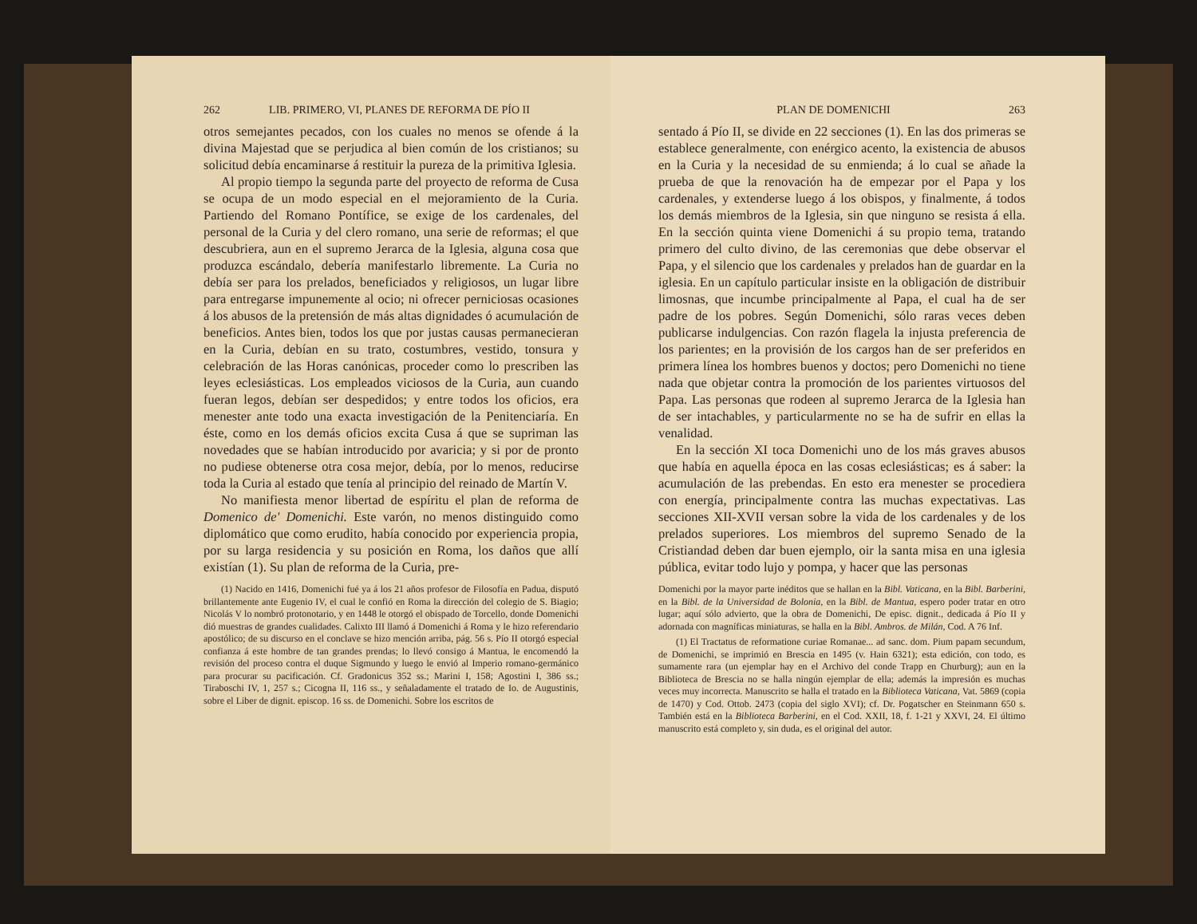262 LIB. PRIMERO, VI, PLANES DE REFORMA DE PÍO II
otros semejantes pecados, con los cuales no menos se ofende á la divina Majestad que se perjudica al bien común de los cristianos; su solicitud debía encaminarse á restituir la pureza de la primitiva Iglesia.
Al propio tiempo la segunda parte del proyecto de reforma de Cusa se ocupa de un modo especial en el mejoramiento de la Curia. Partiendo del Romano Pontífice, se exige de los cardenales, del personal de la Curia y del clero romano, una serie de reformas; el que descubriera, aun en el supremo Jerarca de la Iglesia, alguna cosa que produzca escándalo, debería manifestarlo libremente. La Curia no debía ser para los prelados, beneficiados y religiosos, un lugar libre para entregarse impunemente al ocio; ni ofrecer perniciosas ocasiones á los abusos de la pretensión de más altas dignidades ó acumulación de beneficios. Antes bien, todos los que por justas causas permanecieran en la Curia, debían en su trato, costumbres, vestido, tonsura y celebración de las Horas canónicas, proceder como lo prescriben las leyes eclesiásticas. Los empleados viciosos de la Curia, aun cuando fueran legos, debían ser despedidos; y entre todos los oficios, era menester ante todo una exacta investigación de la Penitenciaría. En éste, como en los demás oficios excita Cusa á que se supriman las novedades que se habían introducido por avaricia; y si por de pronto no pudiese obtenerse otra cosa mejor, debía, por lo menos, reducirse toda la Curia al estado que tenía al principio del reinado de Martín V.
No manifiesta menor libertad de espíritu el plan de reforma de Domenico de' Domenichi. Este varón, no menos distinguido como diplomático que como erudito, había conocido por experiencia propia, por su larga residencia y su posición en Roma, los daños que allí existían (1). Su plan de reforma de la Curia, pre-
(1) Nacido en 1416, Domenichi fué ya á los 21 años profesor de Filosofía en Padua, disputó brillantemente ante Eugenio IV, el cual le confió en Roma la dirección del colegio de S. Biagio; Nicolás V lo nombró protonotario, y en 1448 le otorgó el obispado de Torcello, donde Domenichi dió muestras de grandes cualidades. Calixto III llamó á Domenichi á Roma y le hizo referendario apostólico; de su discurso en el conclave se hizo mención arriba, pág. 56 s. Pío II otorgó especial confianza á este hombre de tan grandes prendas; lo llevó consigo á Mantua, le encomendó la revisión del proceso contra el duque Sigmundo y luego le envió al Imperio romano-germánico para procurar su pacificación. Cf. Gradonicus 352 ss.; Marini I, 158; Agostini I, 386 ss.; Tiraboschi IV, 1, 257 s.; Cicogna II, 116 ss., y señaladamente el tratado de Io. de Augustinis, sobre el Liber de dignit. episcop. 16 ss. de Domenichi. Sobre los escritos de
PLAN DE DOMENICHI 263
sentado á Pío II, se divide en 22 secciones (1). En las dos primeras se establece generalmente, con enérgico acento, la existencia de abusos en la Curia y la necesidad de su enmienda; á lo cual se añade la prueba de que la renovación ha de empezar por el Papa y los cardenales, y extenderse luego á los obispos, y finalmente, á todos los demás miembros de la Iglesia, sin que ninguno se resista á ella. En la sección quinta viene Domenichi á su propio tema, tratando primero del culto divino, de las ceremonias que debe observar el Papa, y el silencio que los cardenales y prelados han de guardar en la iglesia. En un capítulo particular insiste en la obligación de distribuir limosnas, que incumbe principalmente al Papa, el cual ha de ser padre de los pobres. Según Domenichi, sólo raras veces deben publicarse indulgencias. Con razón flagela la injusta preferencia de los parientes; en la provisión de los cargos han de ser preferidos en primera línea los hombres buenos y doctos; pero Domenichi no tiene nada que objetar contra la promoción de los parientes virtuosos del Papa. Las personas que rodeen al supremo Jerarca de la Iglesia han de ser intachables, y particularmente no se ha de sufrir en ellas la venalidad.
En la sección XI toca Domenichi uno de los más graves abusos que había en aquella época en las cosas eclesiásticas; es á saber: la acumulación de las prebendas. En esto era menester se procediera con energía, principalmente contra las muchas expectativas. Las secciones XII-XVII versan sobre la vida de los cardenales y de los prelados superiores. Los miembros del supremo Senado de la Cristiandad deben dar buen ejemplo, oir la santa misa en una iglesia pública, evitar todo lujo y pompa, y hacer que las personas
Domenichi por la mayor parte inéditos que se hallan en la Bibl. Vaticana, en la Bibl. Barberini, en la Bibl. de la Universidad de Bolonia, en la Bibl. de Mantua, espero poder tratar en otro lugar; aquí sólo advierto, que la obra de Domenichi, De episc. dignit., dedicada á Pío II y adornada con magníficas miniaturas, se halla en la Bibl. Ambros. de Milán, Cod. A 76 Inf.
(1) El Tractatus de reformatione curiae Romanae... ad sanc. dom. Pium papam secundum, de Domenichi, se imprimió en Brescia en 1495 (v. Hain 6321); esta edición, con todo, es sumamente rara (un ejemplar hay en el Archivo del conde Trapp en Churburg); aun en la Biblioteca de Brescia no se halla ningún ejemplar de ella; además la impresión es muchas veces muy incorrecta. Manuscrito se halla el tratado en la Biblioteca Vaticana, Vat. 5869 (copia de 1470) y Cod. Ottob. 2473 (copia del siglo XVI); cf. Dr. Pogatscher en Steinmann 650 s. También está en la Biblioteca Barberini, en el Cod. XXII, 18, f. 1-21 y XXVI, 24. El último manuscrito está completo y, sin duda, es el original del autor.